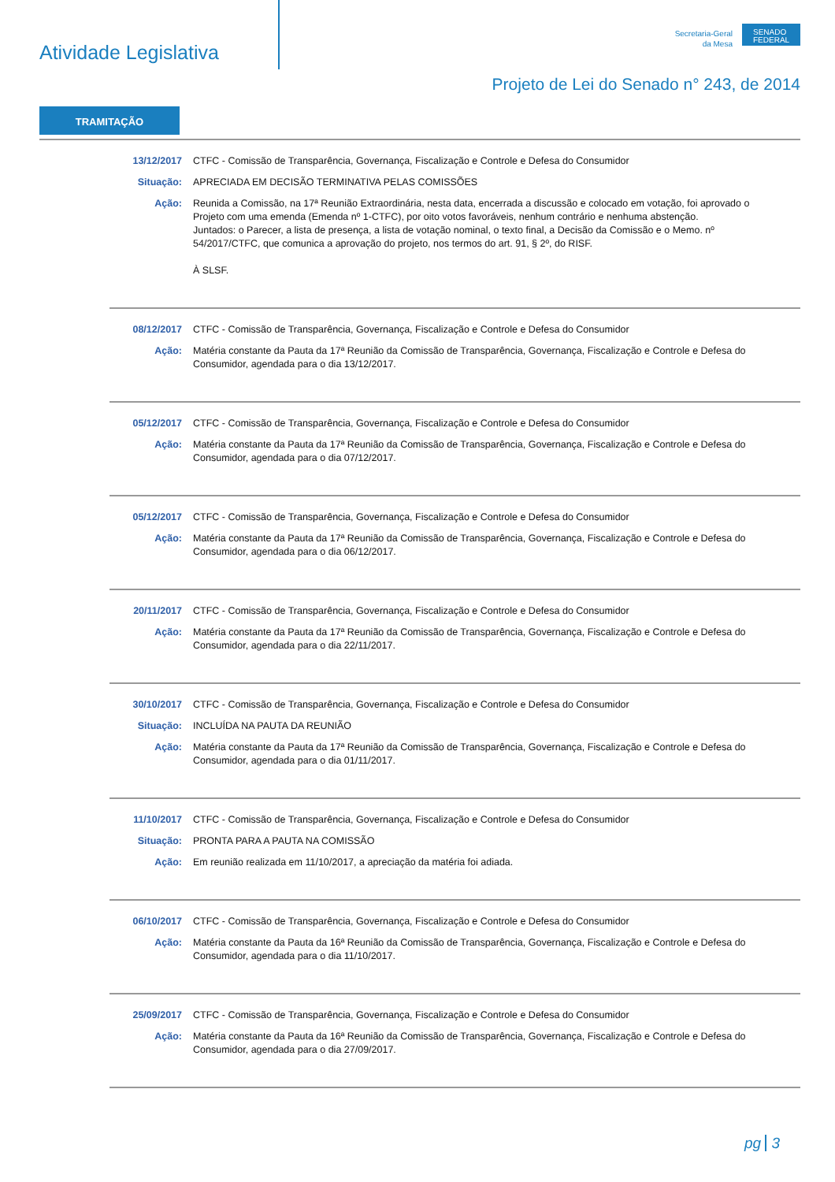Atividade Legislativa
Secretaria-Geral
da Mesa
SENADO FEDERAL
Projeto de Lei do Senado n° 243, de 2014
TRAMITAÇÃO
13/12/2017 CTFC - Comissão de Transparência, Governança, Fiscalização e Controle e Defesa do Consumidor
Situação: APRECIADA EM DECISÃO TERMINATIVA PELAS COMISSÕES
Ação: Reunida a Comissão, na 17ª Reunião Extraordinária, nesta data, encerrada a discussão e colocado em votação, foi aprovado o Projeto com uma emenda (Emenda nº 1-CTFC), por oito votos favoráveis, nenhum contrário e nenhuma abstenção.
Juntados: o Parecer, a lista de presença, a lista de votação nominal, o texto final, a Decisão da Comissão e o Memo. nº 54/2017/CTFC, que comunica a aprovação do projeto, nos termos do art. 91, § 2º, do RISF.
À SLSF.
08/12/2017 CTFC - Comissão de Transparência, Governança, Fiscalização e Controle e Defesa do Consumidor
Ação: Matéria constante da Pauta da 17ª Reunião da Comissão de Transparência, Governança, Fiscalização e Controle e Defesa do Consumidor, agendada para o dia 13/12/2017.
05/12/2017 CTFC - Comissão de Transparência, Governança, Fiscalização e Controle e Defesa do Consumidor
Ação: Matéria constante da Pauta da 17ª Reunião da Comissão de Transparência, Governança, Fiscalização e Controle e Defesa do Consumidor, agendada para o dia 07/12/2017.
05/12/2017 CTFC - Comissão de Transparência, Governança, Fiscalização e Controle e Defesa do Consumidor
Ação: Matéria constante da Pauta da 17ª Reunião da Comissão de Transparência, Governança, Fiscalização e Controle e Defesa do Consumidor, agendada para o dia 06/12/2017.
20/11/2017 CTFC - Comissão de Transparência, Governança, Fiscalização e Controle e Defesa do Consumidor
Ação: Matéria constante da Pauta da 17ª Reunião da Comissão de Transparência, Governança, Fiscalização e Controle e Defesa do Consumidor, agendada para o dia 22/11/2017.
30/10/2017 CTFC - Comissão de Transparência, Governança, Fiscalização e Controle e Defesa do Consumidor
Situação: INCLUÍDA NA PAUTA DA REUNIÃO
Ação: Matéria constante da Pauta da 17ª Reunião da Comissão de Transparência, Governança, Fiscalização e Controle e Defesa do Consumidor, agendada para o dia 01/11/2017.
11/10/2017 CTFC - Comissão de Transparência, Governança, Fiscalização e Controle e Defesa do Consumidor
Situação: PRONTA PARA A PAUTA NA COMISSÃO
Ação: Em reunião realizada em 11/10/2017, a apreciação da matéria foi adiada.
06/10/2017 CTFC - Comissão de Transparência, Governança, Fiscalização e Controle e Defesa do Consumidor
Ação: Matéria constante da Pauta da 16ª Reunião da Comissão de Transparência, Governança, Fiscalização e Controle e Defesa do Consumidor, agendada para o dia 11/10/2017.
25/09/2017 CTFC - Comissão de Transparência, Governança, Fiscalização e Controle e Defesa do Consumidor
Ação: Matéria constante da Pauta da 16ª Reunião da Comissão de Transparência, Governança, Fiscalização e Controle e Defesa do Consumidor, agendada para o dia 27/09/2017.
pg 3